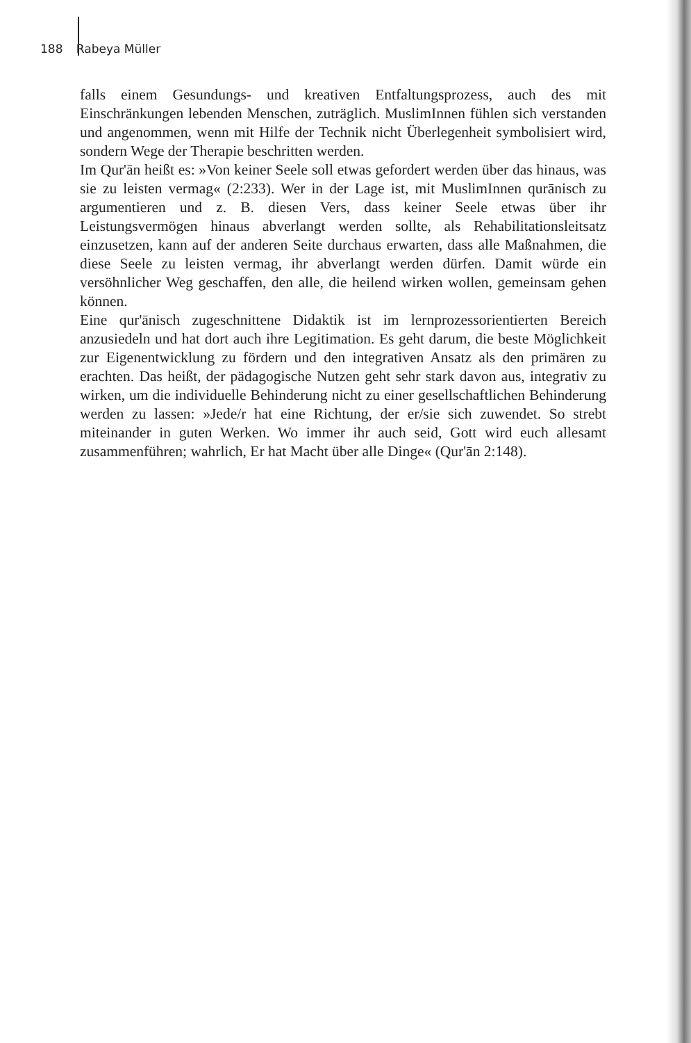188 Rabeya Müller
falls einem Gesundungs- und kreativen Entfaltungsprozess, auch des mit Einschränkungen lebenden Menschen, zuträglich. MuslimInnen fühlen sich verstanden und angenommen, wenn mit Hilfe der Technik nicht Überlegenheit symbolisiert wird, sondern Wege der Therapie beschritten werden.
Im Qur'ān heißt es: »Von keiner Seele soll etwas gefordert werden über das hinaus, was sie zu leisten vermag« (2:233). Wer in der Lage ist, mit MuslimInnen qurānisch zu argumentieren und z. B. diesen Vers, dass keiner Seele etwas über ihr Leistungsvermögen hinaus abverlangt werden sollte, als Rehabilitationsleitsatz einzusetzen, kann auf der anderen Seite durchaus erwarten, dass alle Maßnahmen, die diese Seele zu leisten vermag, ihr abverlangt werden dürfen. Damit würde ein versöhnlicher Weg geschaffen, den alle, die heilend wirken wollen, gemeinsam gehen können.
Eine qur'ānisch zugeschnittene Didaktik ist im lernprozessorientierten Bereich anzusiedeln und hat dort auch ihre Legitimation. Es geht darum, die beste Möglichkeit zur Eigenentwicklung zu fördern und den integrativen Ansatz als den primären zu erachten. Das heißt, der pädagogische Nutzen geht sehr stark davon aus, integrativ zu wirken, um die individuelle Behinderung nicht zu einer gesellschaftlichen Behinderung werden zu lassen: »Jede/r hat eine Richtung, der er/sie sich zuwendet. So strebt miteinander in guten Werken. Wo immer ihr auch seid, Gott wird euch allesamt zusammenführen; wahrlich, Er hat Macht über alle Dinge« (Qur'ān 2:148).